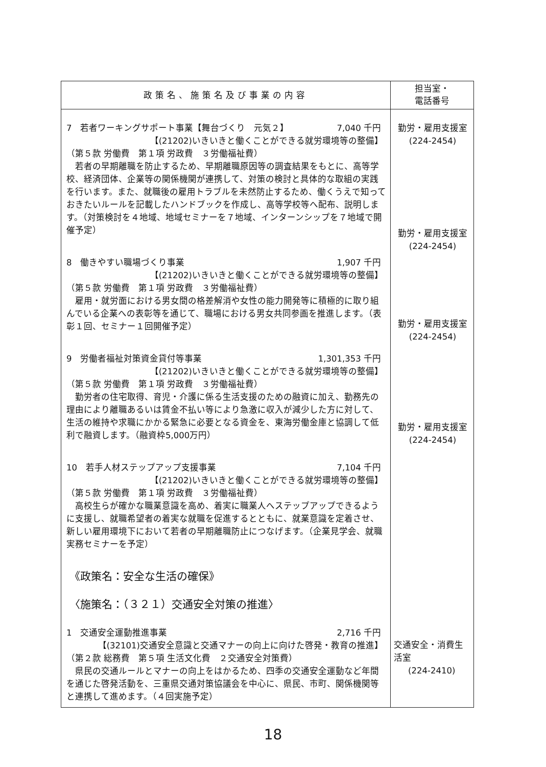| 政策名、施策名及び事業の内容 | 担当室・ 電話番号 |
| --- | --- |
| 7 若者ワーキングサポート事業【舞台づくり 元気２】 7,040 千円 【(21202)いきいきと働くことができる就労環境等の整備】 （第５款 労働費 第１項 労政費 ３労働福祉費） 若者の早期離職を防止するため、早期離職原因等の調査結果をもとに、高等学校、経済団体、企業等の関係機関が連携して、対策の検討と具体的な取組の実践を行います。また、就職後の雇用トラブルを未然防止するため、働くうえで知っておきたいルールを記載したハンドブックを作成し、高等学校等へ配布、説明します。（対策検討を４地域、地域セミナーを７地域、インターンシップを７地域で開催予定） 8 働きやすい職場づくり事業 1,907 千円 【(21202)いきいきと働くことができる就労環境等の整備】 （第５款 労働費 第１項 労政費 ３労働福祉費） 雇用・就労面における男女間の格差解消や女性の能力開発等に積極的に取り組んでいる企業への表彰等を通じて、職場における男女共同参画を推進します。（表彰１回、セミナー１回開催予定） 9 労働者福祉対策資金貸付等事業 1,301,353 千円 【(21202)いきいきと働くことができる就労環境等の整備】 （第５款 労働費 第１項 労政費 ３労働福祉費） 勤労者の住宅取得、育児・介護に係る生活支援のための融資に加え、勤務先の理由により離職あるいは賃金不払い等により急激に収入が減少した方に対して、生活の維持や求職にかかる緊急に必要となる資金を、東海労働金庫と協調して低利で融資します。（融資枠5,000万円） 10 若手人材ステップアップ支援事業 7,104 千円 【(21202)いきいきと働くことができる就労環境等の整備】 （第５款 労働費 第１項 労政費 ３労働福祉費） 高校生らが確かな職業意識を高め、着実に職業人へステップアップできるように支援し、就職希望者の着実な就職を促進するとともに、就業意識を定着させ、新しい雇用環境下において若者の早期離職防止につなげます。（企業見学会、就職実務セミナーを予定） 《政策名：安全な生活の確保》 〈施策名：（３２１）交通安全対策の推進〉 1 交通安全運動推進事業 2,716 千円 【(32101)交通安全意識と交通マナーの向上に向けた啓発・教育の推進】 （第２款 総務費 第５項 生活文化費 ２交通安全対策費） 県民の交通ルールとマナーの向上をはかるため、四季の交通安全運動など年間を通じた啓発活動を、三重県交通対策協議会を中心に、県民、市町、関係機関等と連携して進めます。（４回実施予定） | 勤労・雇用支援室 (224-2454) 勤労・雇用支援室 (224-2454) 勤労・雇用支援室 (224-2454) 勤労・雇用支援室 (224-2454) 交通安全・消費生活室 (224-2410) |
18